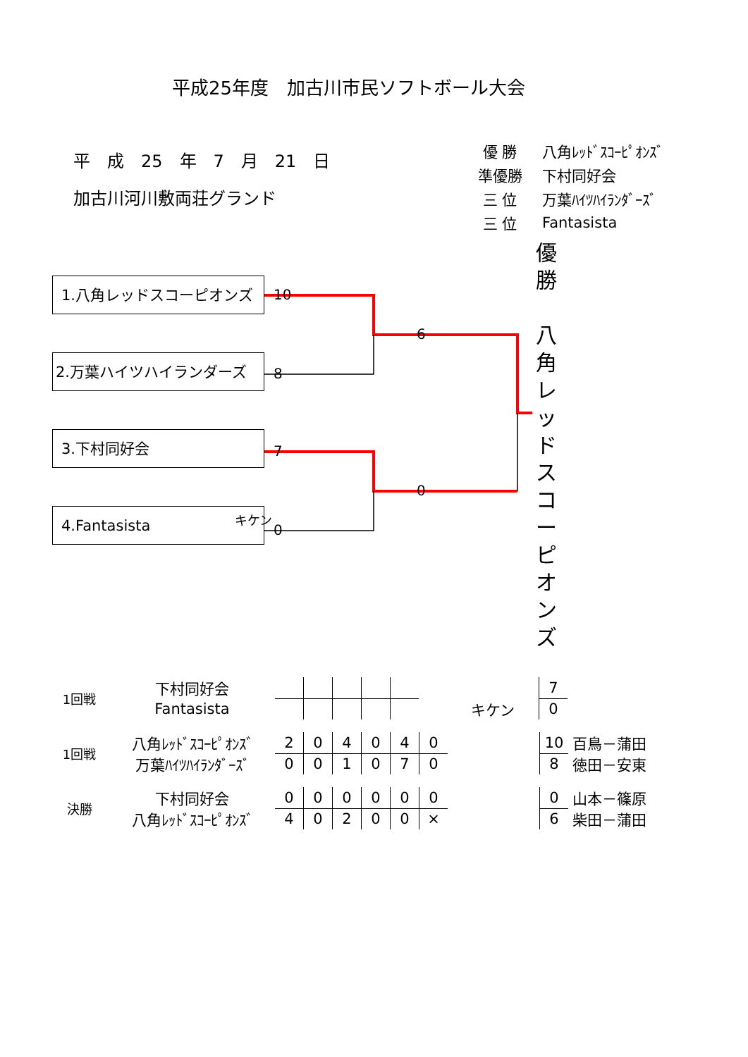平成25年度　加古川市民ソフトボール大会
平　成　25　年　7　月　21　日
加古川河川敷両荘グランド
| 優 勝 | 八角ﾚｯﾄﾞｽｺｰﾋﾟｵﾝｽﾞ |
| 準優勝 | 下村同好会 |
| 三 位 | 万葉ﾊｲﾂﾊｲﾗﾝﾀﾞｰｽﾞ |
| 三 位 | Fantasista |
1.八角レッドスコーピオンズ
2.万葉ハイツハイランダーズ
3.下村同好会
4.Fantasista
10
8
7
キケン
0
6
0
優
勝
八
角
レ
ッ
ド
ス
コ
ー
ピ
オ
ン
ズ
| 1回戦 | 下村同好会 | | | | | | | | 7 | |
| | Fantasista | | | | | | | キケン | 0 | |
| 1回戦 | 八角ﾚｯﾄﾞｽｺｰﾋﾟｵﾝｽﾞ | 2 | 0 | 4 | 0 | 4 | 0 | | 10 | 百鳥－蒲田 |
| | 万葉ﾊｲﾂﾊｲﾗﾝﾀﾞｰｽﾞ | 0 | 0 | 1 | 0 | 7 | 0 | | 8 | 徳田－安東 |
| 決勝 | 下村同好会 | 0 | 0 | 0 | 0 | 0 | 0 | | 0 | 山本－篠原 |
| | 八角ﾚｯﾄﾞｽｺｰﾋﾟｵﾝｽﾞ | 4 | 0 | 2 | 0 | 0 | × | | 6 | 柴田－蒲田 |